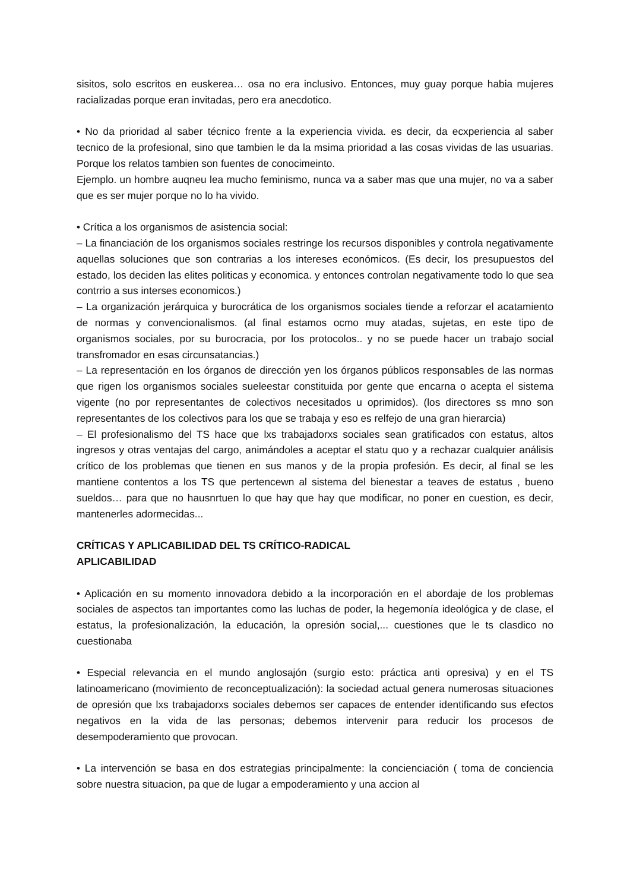sisitos, solo escritos en euskerea… osa no era inclusivo. Entonces, muy guay porque habia mujeres racializadas porque eran invitadas, pero era anecdotico.
• No da prioridad al saber técnico frente a la experiencia vivida. es decir, da ecxperiencia al saber tecnico de la profesional, sino que tambien le da la msima prioridad a las cosas vividas de las usuarias. Porque los relatos tambien son fuentes de conocimeinto.
Ejemplo. un hombre auqneu lea mucho feminismo, nunca va a saber mas que una mujer, no va a saber que es ser mujer porque no lo ha vivido.
• Crítica a los organismos de asistencia social:
– La financiación de los organismos sociales restringe los recursos disponibles y controla negativamente aquellas soluciones que son contrarias a los intereses económicos. (Es decir, los presupuestos del estado, los deciden las elites politicas y economica. y entonces controlan negativamente todo lo que sea contrrio a sus interses economicos.)
– La organización jerárquica y burocrática de los organismos sociales tiende a reforzar el acatamiento de normas y convencionalismos. (al final estamos ocmo muy atadas, sujetas, en este tipo de organismos sociales, por su burocracia, por los protocolos.. y no se puede hacer un trabajo social transfromador en esas circunsatancias.)
– La representación en los órganos de dirección yen los órganos públicos responsables de las normas que rigen los organismos sociales sueleestar constituida por gente que encarna o acepta el sistema vigente (no por representantes de colectivos necesitados u oprimidos). (los directores ss mno son representantes de los colectivos para los que se trabaja y eso es relfejo de una gran hierarcia)
– El profesionalismo del TS hace que lxs trabajadorxs sociales sean gratificados con estatus, altos ingresos y otras ventajas del cargo, animándoles a aceptar el statu quo y a rechazar cualquier análisis crítico de los problemas que tienen en sus manos y de la propia profesión. Es decir, al final se les mantiene contentos a los TS que pertencewn al sistema del bienestar a teaves de estatus , bueno sueldos… para que no hausnrtuen lo que hay que hay que modificar, no poner en cuestion, es decir, mantenerles adormecidas...
CRÍTICAS Y APLICABILIDAD DEL TS CRÍTICO-RADICAL
APLICABILIDAD
• Aplicación en su momento innovadora debido a la incorporación en el abordaje de los problemas sociales de aspectos tan importantes como las luchas de poder, la hegemonía ideológica y de clase, el estatus, la profesionalización, la educación, la opresión social,... cuestiones que le ts clasdico no cuestionaba
• Especial relevancia en el mundo anglosajón (surgio esto: práctica anti opresiva) y en el TS latinoamericano (movimiento de reconceptualización): la sociedad actual genera numerosas situaciones de opresión que lxs trabajadorxs sociales debemos ser capaces de entender identificando sus efectos negativos en la vida de las personas; debemos intervenir para reducir los procesos de desempoderamiento que provocan.
• La intervención se basa en dos estrategias principalmente: la concienciación ( toma de conciencia sobre nuestra situacion, pa que de lugar a empoderamiento y una accion al